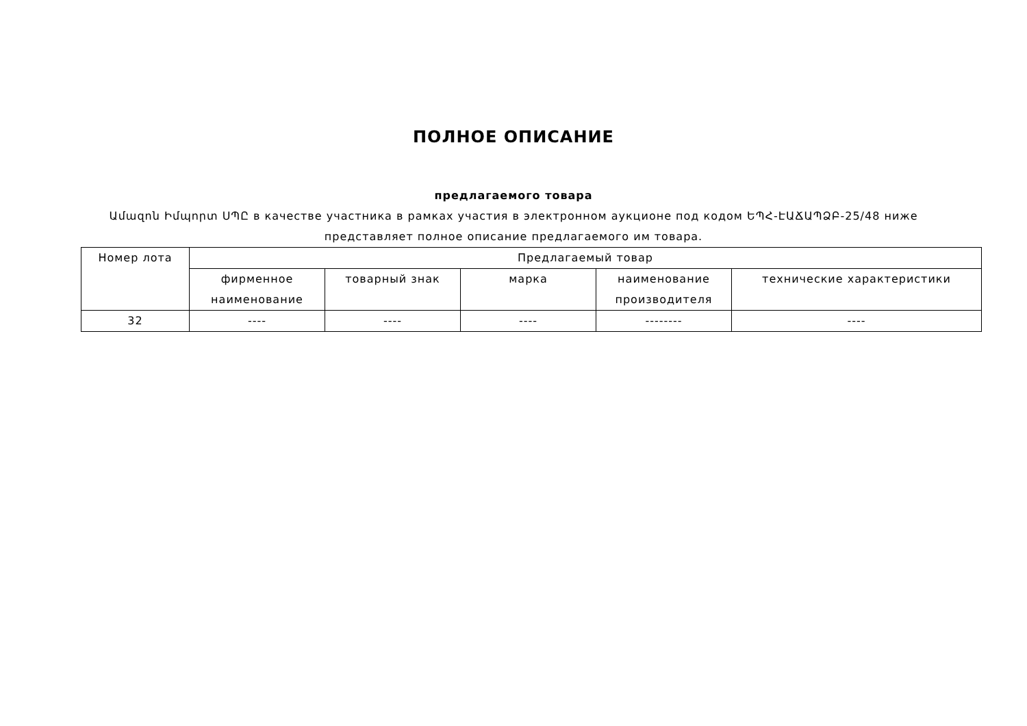ПОЛНОЕ ОПИСАНИЕ
предлагаемого товара
Ամազոն Իմպորտ ՍՊԸ в качестве участника в рамках участия в электронном аукционе под кодом ԵՊՀ-ԷԱՃԱՊՁԲ-25/48 ниже представляет полное описание предлагаемого им товара.
| Номер лота | Предлагаемый товар | | | | |
| --- | --- | --- | --- | --- | --- |
| | фирменное наименование | товарный знак | марка | наименование производителя | технические характеристики |
| 32 | ---- | ---- | ---- | -------- | ---- |